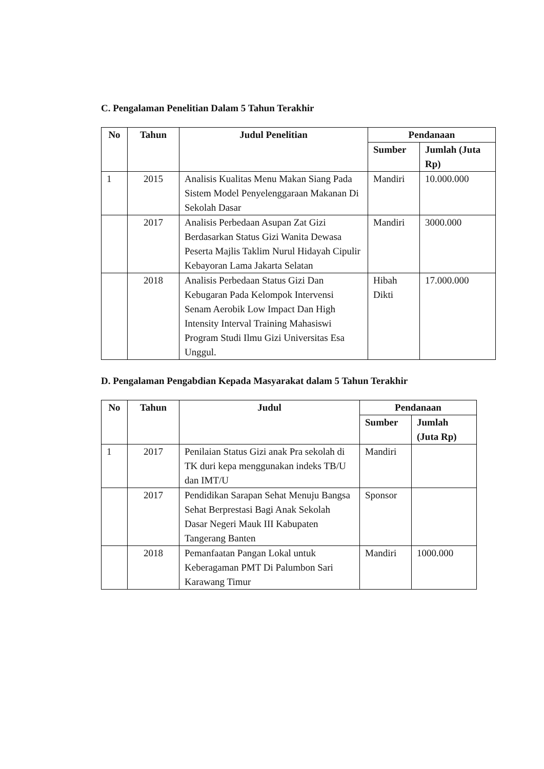C. Pengalaman Penelitian Dalam 5 Tahun Terakhir
| No | Tahun | Judul Penelitian | Pendanaan | |
| --- | --- | --- | --- | --- |
| | | | Sumber | Jumlah (Juta Rp) |
| 1 | 2015 | Analisis Kualitas Menu Makan Siang Pada Sistem Model Penyelenggaraan Makanan Di Sekolah Dasar | Mandiri | 10.000.000 |
| | 2017 | Analisis Perbedaan Asupan Zat Gizi Berdasarkan Status Gizi Wanita Dewasa Peserta Majlis Taklim Nurul Hidayah Cipulir Kebayoran Lama Jakarta Selatan | Mandiri | 3000.000 |
| | 2018 | Analisis Perbedaan Status Gizi Dan Kebugaran Pada Kelompok Intervensi Senam Aerobik Low Impact Dan High Intensity Interval Training Mahasiswi Program Studi Ilmu Gizi Universitas Esa Unggul. | Hibah Dikti | 17.000.000 |
D. Pengalaman Pengabdian Kepada Masyarakat dalam 5 Tahun Terakhir
| No | Tahun | Judul | Pendanaan | |
| --- | --- | --- | --- | --- |
| | | | Sumber | Jumlah (Juta Rp) |
| 1 | 2017 | Penilaian Status Gizi anak Pra sekolah di TK duri kepa menggunakan indeks TB/U dan IMT/U | Mandiri | |
| | 2017 | Pendidikan Sarapan Sehat Menuju Bangsa Sehat Berprestasi Bagi Anak Sekolah Dasar Negeri Mauk III Kabupaten Tangerang Banten | Sponsor | |
| | 2018 | Pemanfaatan Pangan Lokal untuk Keberagaman PMT Di Palumbon Sari Karawang Timur | Mandiri | 1000.000 |